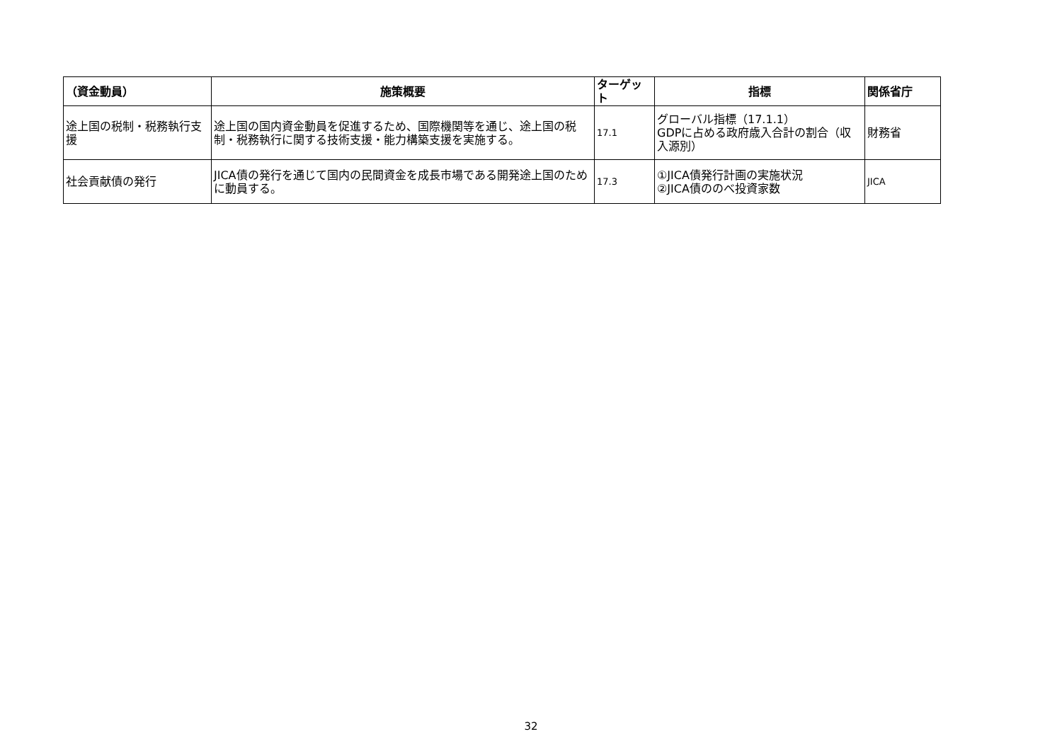| （資金動員） | 施策概要 | ターゲット | 指標 | 関係省庁 |
| --- | --- | --- | --- | --- |
| 途上国の税制・税務執行支援 | 途上国の国内資金動員を促進するため、国際機関等を通じ、途上国の税制・税務執行に関する技術支援・能力構築支援を実施する。 | 17.1 | グローバル指標（17.1.1） GDPに占める政府歳入合計の割合（収入源別） | 財務省 |
| 社会貢献債の発行 | JICA債の発行を通じて国内の民間資金を成長市場である開発途上国のために動員する。 | 17.3 | ①JICA債発行計画の実施状況 ②JICA債ののべ投資家数 | JICA |
32